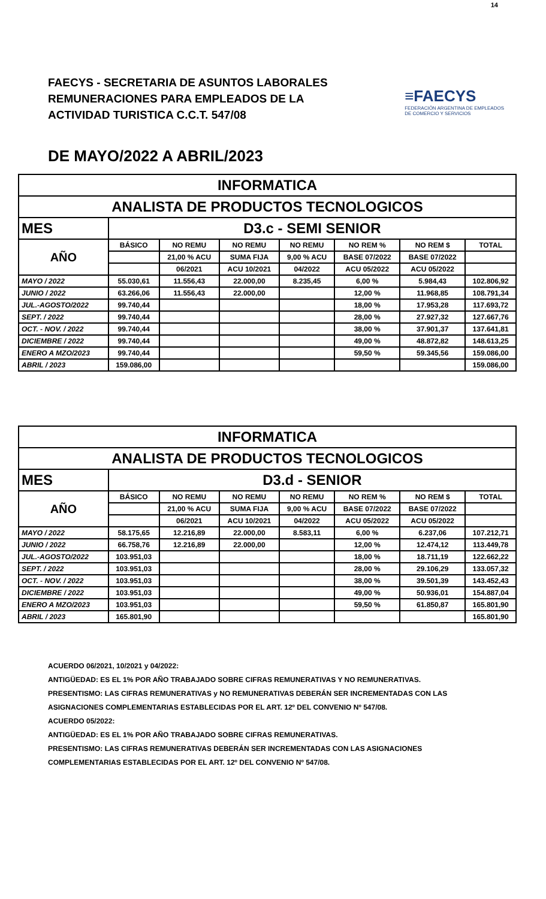14
FAECYS - SECRETARIA DE ASUNTOS LABORALES
REMUNERACIONES PARA EMPLEADOS DE LA
ACTIVIDAD TURISTICA C.C.T. 547/08
≡FAECYS
FEDERACIÓN ARGENTINA DE EMPLEADOS
DE COMERCIO Y SERVICIOS
DE MAYO/2022 A ABRIL/2023
| INFORMATICA | | | | | | | |
| ANALISTA DE PRODUCTOS TECNOLOGICOS | | | | | | | |
| MES | D3.c - SEMI SENIOR | | | | | | |
| AÑO | BÁSICO | NO REMU | NO REMU | NO REMU | NO REM % | NO REM $ | TOTAL |
| | | 21,00 % ACU | SUMA FIJA | 9,00 % ACU | BASE 07/2022 | BASE 07/2022 | |
| | | 06/2021 | ACU 10/2021 | 04/2022 | ACU 05/2022 | ACU 05/2022 | |
| MAYO / 2022 | 55.030,61 | 11.556,43 | 22.000,00 | 8.235,45 | 6,00 % | 5.984,43 | 102.806,92 |
| JUNIO / 2022 | 63.266,06 | 11.556,43 | 22.000,00 | | 12,00 % | 11.968,85 | 108.791,34 |
| JUL.-AGOSTO/2022 | 99.740,44 | | | | 18,00 % | 17.953,28 | 117.693,72 |
| SEPT. / 2022 | 99.740,44 | | | | 28,00 % | 27.927,32 | 127.667,76 |
| OCT. - NOV. / 2022 | 99.740,44 | | | | 38,00 % | 37.901,37 | 137.641,81 |
| DICIEMBRE / 2022 | 99.740,44 | | | | 49,00 % | 48.872,82 | 148.613,25 |
| ENERO A MZO/2023 | 99.740,44 | | | | 59,50 % | 59.345,56 | 159.086,00 |
| ABRIL / 2023 | 159.086,00 | | | | | | 159.086,00 |
| INFORMATICA | | | | | | | |
| ANALISTA DE PRODUCTOS TECNOLOGICOS | | | | | | | |
| MES | D3.d - SENIOR | | | | | | |
| AÑO | BÁSICO | NO REMU | NO REMU | NO REMU | NO REM % | NO REM $ | TOTAL |
| | | 21,00 % ACU | SUMA FIJA | 9,00 % ACU | BASE 07/2022 | BASE 07/2022 | |
| | | 06/2021 | ACU 10/2021 | 04/2022 | ACU 05/2022 | ACU 05/2022 | |
| MAYO / 2022 | 58.175,65 | 12.216,89 | 22.000,00 | 8.583,11 | 6,00 % | 6.237,06 | 107.212,71 |
| JUNIO / 2022 | 66.758,76 | 12.216,89 | 22.000,00 | | 12,00 % | 12.474,12 | 113.449,78 |
| JUL.-AGOSTO/2022 | 103.951,03 | | | | 18,00 % | 18.711,19 | 122.662,22 |
| SEPT. / 2022 | 103.951,03 | | | | 28,00 % | 29.106,29 | 133.057,32 |
| OCT. - NOV. / 2022 | 103.951,03 | | | | 38,00 % | 39.501,39 | 143.452,43 |
| DICIEMBRE / 2022 | 103.951,03 | | | | 49,00 % | 50.936,01 | 154.887,04 |
| ENERO A MZO/2023 | 103.951,03 | | | | 59,50 % | 61.850,87 | 165.801,90 |
| ABRIL / 2023 | 165.801,90 | | | | | | 165.801,90 |
ACUERDO 06/2021, 10/2021 y 04/2022:
ANTIGÜEDAD: ES EL 1% POR AÑO TRABAJADO SOBRE CIFRAS REMUNERATIVAS Y NO REMUNERATIVAS.
PRESENTISMO: LAS CIFRAS REMUNERATIVAS y NO REMUNERATIVAS DEBERÁN SER INCREMENTADAS CON LAS
ASIGNACIONES COMPLEMENTARIAS ESTABLECIDAS POR EL ART. 12º DEL CONVENIO Nº 547/08.
ACUERDO 05/2022:
ANTIGÜEDAD: ES EL 1% POR AÑO TRABAJADO SOBRE CIFRAS REMUNERATIVAS.
PRESENTISMO: LAS CIFRAS REMUNERATIVAS DEBERÁN SER INCREMENTADAS CON LAS ASIGNACIONES
COMPLEMENTARIAS ESTABLECIDAS POR EL ART. 12º DEL CONVENIO Nº 547/08.